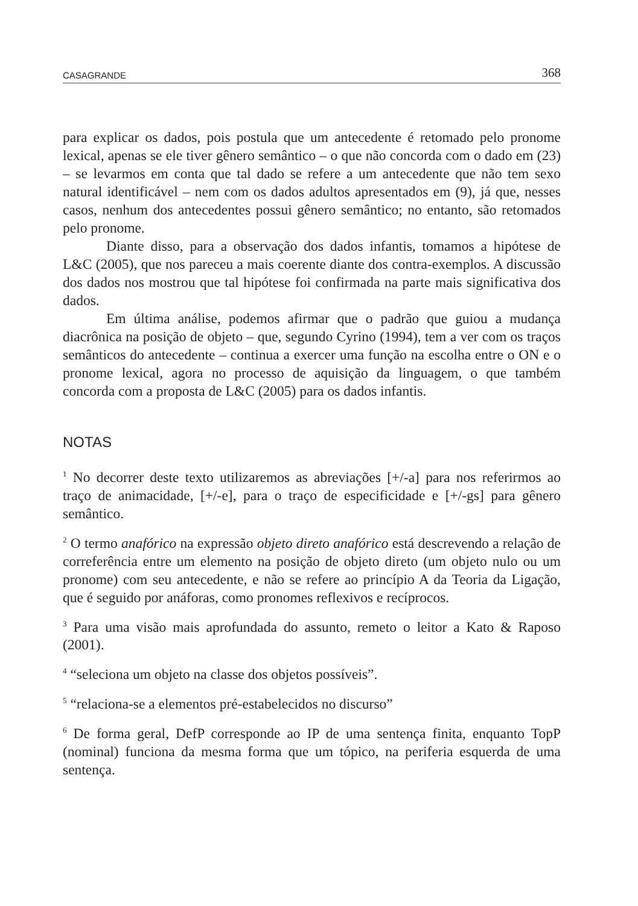CASAGRANDE 368
para explicar os dados, pois postula que um antecedente é retomado pelo pronome lexical, apenas se ele tiver gênero semântico – o que não concorda com o dado em (23) – se levarmos em conta que tal dado se refere a um antecedente que não tem sexo natural identificável – nem com os dados adultos apresentados em (9), já que, nesses casos, nenhum dos antecedentes possui gênero semântico; no entanto, são retomados pelo pronome.
Diante disso, para a observação dos dados infantis, tomamos a hipótese de L&C (2005), que nos pareceu a mais coerente diante dos contra-exemplos. A discussão dos dados nos mostrou que tal hipótese foi confirmada na parte mais significativa dos dados.
Em última análise, podemos afirmar que o padrão que guiou a mudança diacrônica na posição de objeto – que, segundo Cyrino (1994), tem a ver com os traços semânticos do antecedente – continua a exercer uma função na escolha entre o ON e o pronome lexical, agora no processo de aquisição da linguagem, o que também concorda com a proposta de L&C (2005) para os dados infantis.
NOTAS
<sup>1</sup> No decorrer deste texto utilizaremos as abreviações [+/-a] para nos referirmos ao traço de animacidade, [+/-e], para o traço de especificidade e [+/-gs] para gênero semântico.
<sup>2</sup> O termo anafórico na expressão objeto direto anafórico está descrevendo a relação de correferência entre um elemento na posição de objeto direto (um objeto nulo ou um pronome) com seu antecedente, e não se refere ao princípio A da Teoria da Ligação, que é seguido por anáforas, como pronomes reflexivos e recíprocos.
<sup>3</sup> Para uma visão mais aprofundada do assunto, remeto o leitor a Kato & Raposo (2001).
<sup>4</sup> “seleciona um objeto na classe dos objetos possíveis”.
<sup>5</sup> “relaciona-se a elementos pré-estabelecidos no discurso”
<sup>6</sup> De forma geral, DefP corresponde ao IP de uma sentença finita, enquanto TopP (nominal) funciona da mesma forma que um tópico, na periferia esquerda de uma sentença.